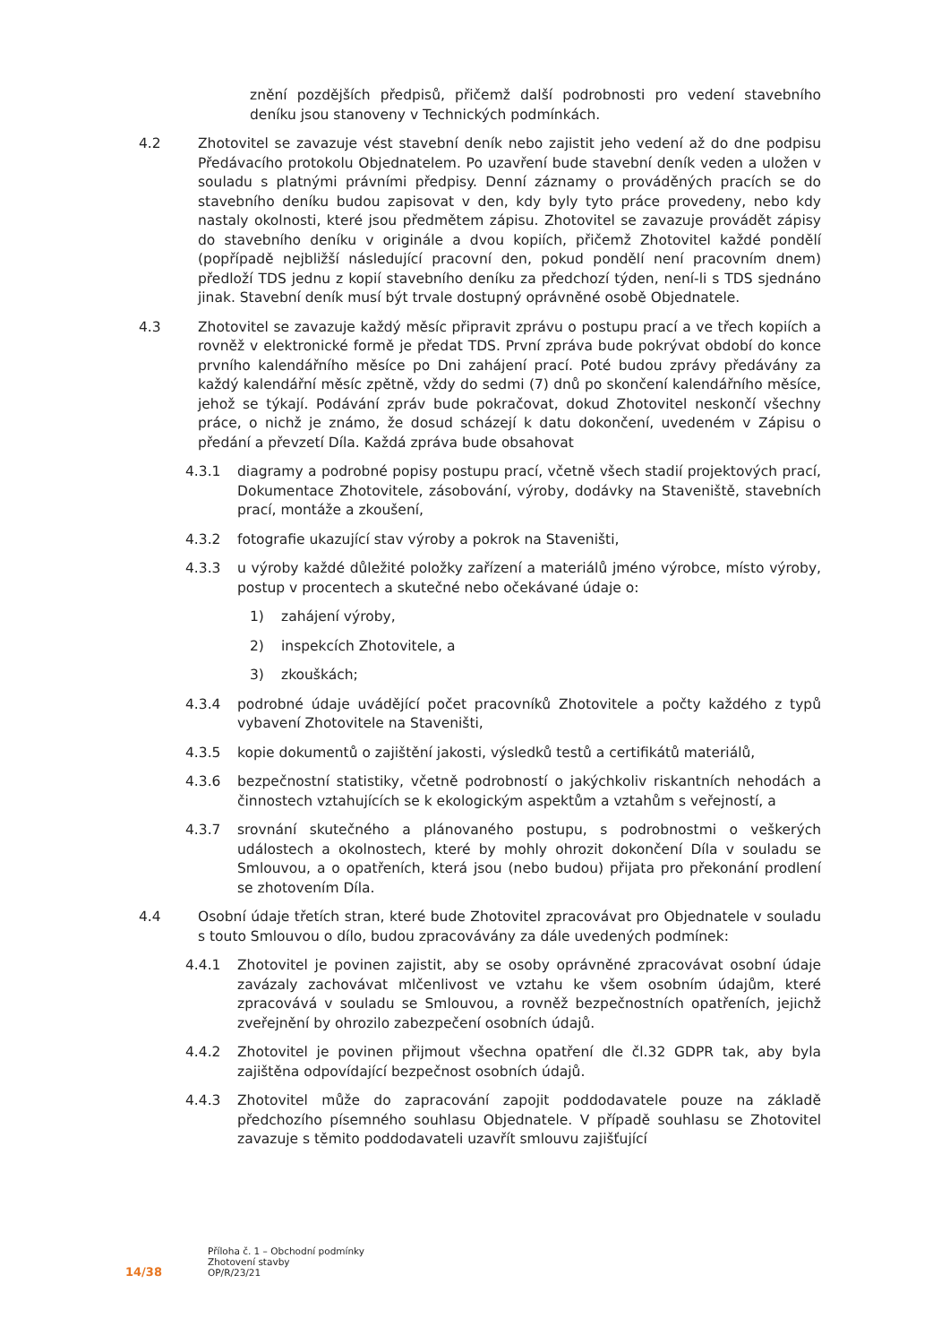znění pozdějších předpisů, přičemž další podrobnosti pro vedení stavebního deníku jsou stanoveny v Technických podmínkách.
4.2 Zhotovitel se zavazuje vést stavební deník nebo zajistit jeho vedení až do dne podpisu Předávacího protokolu Objednatelem. Po uzavření bude stavební deník veden a uložen v souladu s platnými právními předpisy. Denní záznamy o prováděných pracích se do stavebního deníku budou zapisovat v den, kdy byly tyto práce provedeny, nebo kdy nastaly okolnosti, které jsou předmětem zápisu. Zhotovitel se zavazuje provádět zápisy do stavebního deníku v originále a dvou kopiích, přičemž Zhotovitel každé pondělí (popřípadě nejbližší následující pracovní den, pokud pondělí není pracovním dnem) předloží TDS jednu z kopií stavebního deníku za předchozí týden, není-li s TDS sjednáno jinak. Stavební deník musí být trvale dostupný oprávněné osobě Objednatele.
4.3 Zhotovitel se zavazuje každý měsíc připravit zprávu o postupu prací a ve třech kopiích a rovněž v elektronické formě je předat TDS. První zpráva bude pokrývat období do konce prvního kalendářního měsíce po Dni zahájení prací. Poté budou zprávy předávány za každý kalendářní měsíc zpětně, vždy do sedmi (7) dnů po skončení kalendářního měsíce, jehož se týkají. Podávání zpráv bude pokračovat, dokud Zhotovitel neskončí všechny práce, o nichž je známo, že dosud scházejí k datu dokončení, uvedeném v Zápisu o předání a převzetí Díla. Každá zpráva bude obsahovat
4.3.1 diagramy a podrobné popisy postupu prací, včetně všech stadií projektových prací, Dokumentace Zhotovitele, zásobování, výroby, dodávky na Staveniště, stavebních prací, montáže a zkoušení,
4.3.2 fotografie ukazující stav výroby a pokrok na Staveništi,
4.3.3 u výroby každé důležité položky zařízení a materiálů jméno výrobce, místo výroby, postup v procentech a skutečné nebo očekávané údaje o:
1) zahájení výroby,
2) inspekcích Zhotovitele, a
3) zkouškách;
4.3.4 podrobné údaje uvádějící počet pracovníků Zhotovitele a počty každého z typů vybavení Zhotovitele na Staveništi,
4.3.5 kopie dokumentů o zajištění jakosti, výsledků testů a certifikátů materiálů,
4.3.6 bezpečnostní statistiky, včetně podrobností o jakýchkoliv riskantních nehodách a činnostech vztahujících se k ekologickým aspektům a vztahům s veřejností, a
4.3.7 srovnání skutečného a plánovaného postupu, s podrobnostmi o veškerých událostech a okolnostech, které by mohly ohrozit dokončení Díla v souladu se Smlouvou, a o opatřeních, která jsou (nebo budou) přijata pro překonání prodlení se zhotovením Díla.
4.4 Osobní údaje třetích stran, které bude Zhotovitel zpracovávat pro Objednatele v souladu s touto Smlouvou o dílo, budou zpracovávány za dále uvedených podmínek:
4.4.1 Zhotovitel je povinen zajistit, aby se osoby oprávněné zpracovávat osobní údaje zavázaly zachovávat mlčenlivost ve vztahu ke všem osobním údajům, které zpracovává v souladu se Smlouvou, a rovněž bezpečnostních opatřeních, jejichž zveřejnění by ohrozilo zabezpečení osobních údajů.
4.4.2 Zhotovitel je povinen přijmout všechna opatření dle čl.32 GDPR tak, aby byla zajištěna odpovídající bezpečnost osobních údajů.
4.4.3 Zhotovitel může do zapracování zapojit poddodavatele pouze na základě předchozího písemného souhlasu Objednatele. V případě souhlasu se Zhotovitel zavazuje s těmito poddodavateli uzavřít smlouvu zajišťující
14/38
Příloha č. 1 – Obchodní podmínky
Zhotovení stavby
OP/R/23/21